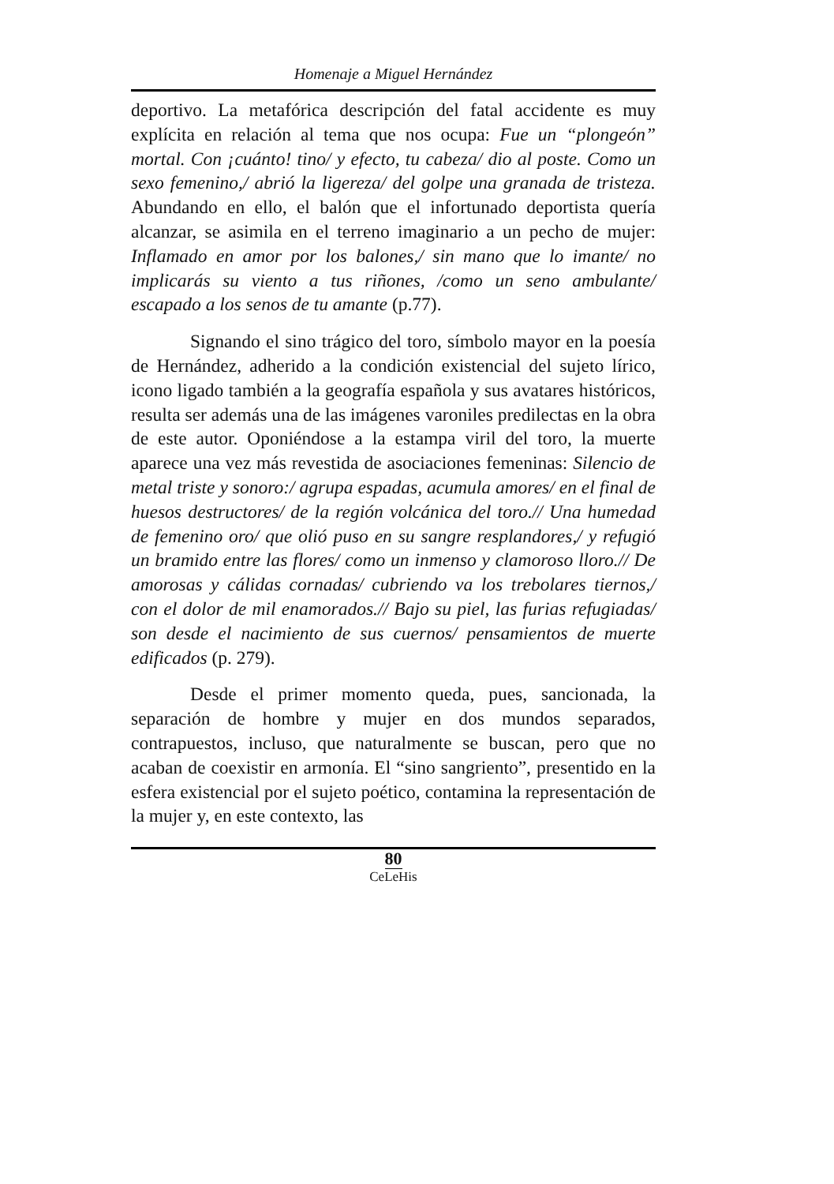Homenaje a Miguel Hernández
deportivo. La metafórica descripción del fatal accidente es muy explícita en relación al tema que nos ocupa: Fue un “plongeón” mortal. Con ¡cuánto! tino/ y efecto, tu cabeza/ dio al poste. Como un sexo femenino,/ abrió la ligereza/ del golpe una granada de tristeza. Abundando en ello, el balón que el infortunado deportista quería alcanzar, se asimila en el terreno imaginario a un pecho de mujer: Inflamado en amor por los balones,/ sin mano que lo imante/ no implicarás su viento a tus riñones, /como un seno ambulante/ escapado a los senos de tu amante (p.77).
Signando el sino trágico del toro, símbolo mayor en la poesía de Hernández, adherido a la condición existencial del sujeto lírico, icono ligado también a la geografía española y sus avatares históricos, resulta ser además una de las imágenes varoniles predilectas en la obra de este autor. Oponiéndose a la estampa viril del toro, la muerte aparece una vez más revestida de asociaciones femeninas: Silencio de metal triste y sonoro:/ agrupa espadas, acumula amores/ en el final de huesos destructores/ de la región volcánica del toro.// Una humedad de femenino oro/ que olió puso en su sangre resplandores,/ y refugió un bramido entre las flores/ como un inmenso y clamoroso lloro.// De amorosas y cálidas cornadas/ cubriendo va los trebolares tiernos,/ con el dolor de mil enamorados.// Bajo su piel, las furias refugiadas/ son desde el nacimiento de sus cuernos/ pensamientos de muerte edificados (p. 279).
Desde el primer momento queda, pues, sancionada, la separación de hombre y mujer en dos mundos separados, contrapuestos, incluso, que naturalmente se buscan, pero que no acaban de coexistir en armonía. El “sino sangriento”, presentido en la esfera existencial por el sujeto poético, contamina la representación de la mujer y, en este contexto, las
80
CeLeHis